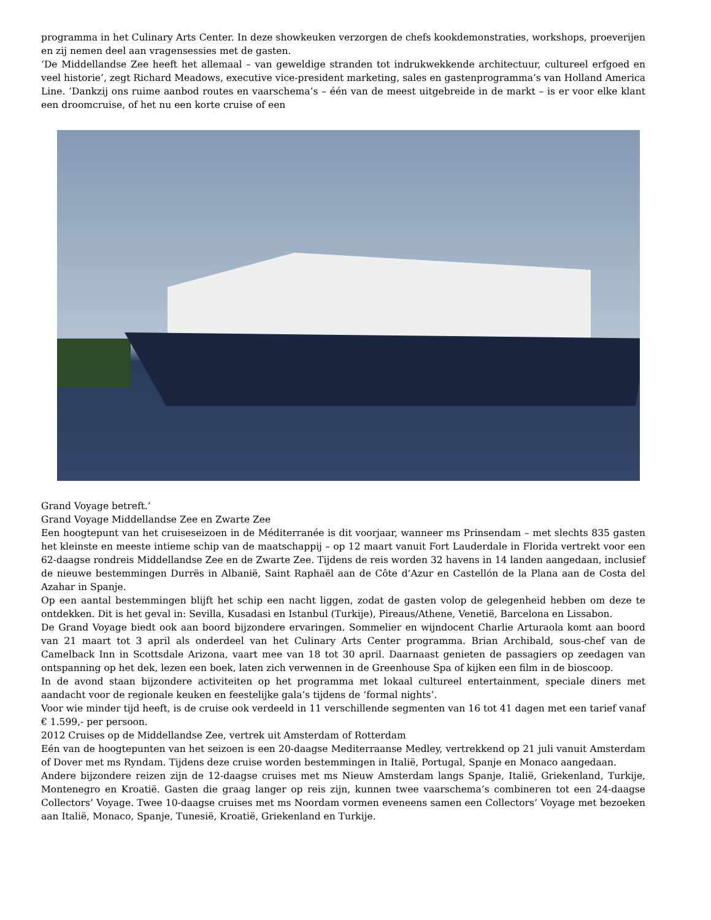programma in het Culinary Arts Center. In deze showkeuken verzorgen de chefs kookdemonstraties, workshops, proeverijen en zij nemen deel aan vragensessies met de gasten.
‘De Middellandse Zee heeft het allemaal – van geweldige stranden tot indrukwekkende architectuur, cultureel erfgoed en veel historie’, zegt Richard Meadows, executive vice-president marketing, sales en gastenprogramma’s van Holland America Line. ‘Dankzij ons ruime aanbod routes en vaarschema’s – één van de meest uitgebreide in de markt – is er voor elke klant een droomcruise, of het nu een korte cruise of een
Grand Voyage betreft.’
Grand Voyage Middellandse Zee en Zwarte Zee
Een hoogtepunt van het cruiseseizoen in de Méditerranée is dit voorjaar, wanneer ms Prinsendam – met slechts 835 gasten het kleinste en meeste intieme schip van de maatschappij – op 12 maart vanuit Fort Lauderdale in Florida vertrekt voor een 62-daagse rondreis Middellandse Zee en de Zwarte Zee. Tijdens de reis worden 32 havens in 14 landen aangedaan, inclusief de nieuwe bestemmingen Durrës in Albanië, Saint Raphaël aan de Côte d’Azur en Castellón de la Plana aan de Costa del Azahar in Spanje.
Op een aantal bestemmingen blijft het schip een nacht liggen, zodat de gasten volop de gelegenheid hebben om deze te ontdekken. Dit is het geval in: Sevilla, Kusadasi en Istanbul (Turkije), Pireaus/Athene, Venetië, Barcelona en Lissabon.
De Grand Voyage biedt ook aan boord bijzondere ervaringen. Sommelier en wijndocent Charlie Arturaola komt aan boord van 21 maart tot 3 april als onderdeel van het Culinary Arts Center programma. Brian Archibald, sous-chef van de Camelback Inn in Scottsdale Arizona, vaart mee van 18 tot 30 april. Daarnaast genieten de passagiers op zeedagen van ontspanning op het dek, lezen een boek, laten zich verwennen in de Greenhouse Spa of kijken een film in de bioscoop.
In de avond staan bijzondere activiteiten op het programma met lokaal cultureel entertainment, speciale diners met aandacht voor de regionale keuken en feestelijke gala’s tijdens de ‘formal nights’.
Voor wie minder tijd heeft, is de cruise ook verdeeld in 11 verschillende segmenten van 16 tot 41 dagen met een tarief vanaf € 1.599,- per persoon.
2012 Cruises op de Middellandse Zee, vertrek uit Amsterdam of Rotterdam
Eén van de hoogtepunten van het seizoen is een 20-daagse Mediterraanse Medley, vertrekkend op 21 juli vanuit Amsterdam of Dover met ms Ryndam. Tijdens deze cruise worden bestemmingen in Italië, Portugal, Spanje en Monaco aangedaan.
Andere bijzondere reizen zijn de 12-daagse cruises met ms Nieuw Amsterdam langs Spanje, Italië, Griekenland, Turkije, Montenegro en Kroatië. Gasten die graag langer op reis zijn, kunnen twee vaarschema’s combineren tot een 24-daagse Collectors’ Voyage. Twee 10-daagse cruises met ms Noordam vormen eveneens samen een Collectors’ Voyage met bezoeken aan Italië, Monaco, Spanje, Tunesië, Kroatië, Griekenland en Turkije.